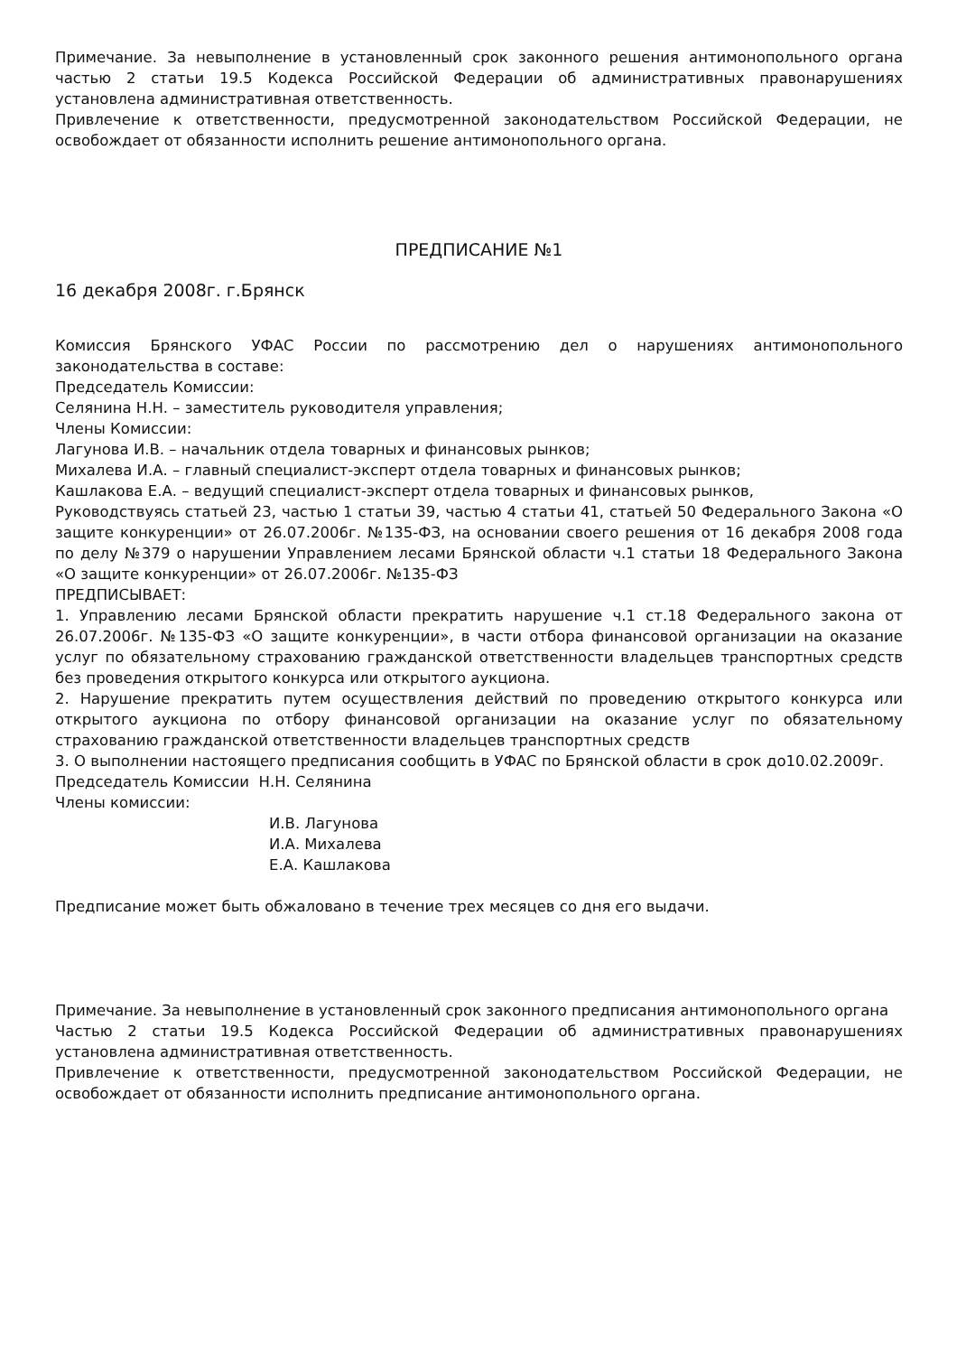Примечание. За невыполнение в установленный срок законного решения антимонопольного органа частью 2 статьи 19.5 Кодекса Российской Федерации об административных правонарушениях установлена административная ответственность.
Привлечение к ответственности, предусмотренной законодательством Российской Федерации, не освобождает от обязанности исполнить решение антимонопольного органа.
ПРЕДПИСАНИЕ №1
16 декабря 2008г. г.Брянск
Комиссия Брянского УФАС России по рассмотрению дел о нарушениях антимонопольного законодательства в составе:
Председатель Комиссии:
Селянина Н.Н. – заместитель руководителя управления;
Члены Комиссии:
Лагунова И.В. – начальник отдела товарных и финансовых рынков;
Михалева И.А. – главный специалист-эксперт отдела товарных и финансовых рынков;
Кашлакова Е.А. – ведущий специалист-эксперт отдела товарных и финансовых рынков,
Руководствуясь статьей 23, частью 1 статьи 39, частью 4 статьи 41, статьей 50 Федерального Закона «О защите конкуренции» от 26.07.2006г. №135-ФЗ, на основании своего решения от 16 декабря 2008 года по делу №379 о нарушении Управлением лесами Брянской области ч.1 статьи 18 Федерального Закона «О защите конкуренции» от 26.07.2006г. №135-ФЗ
ПРЕДПИСЫВАЕТ:
1. Управлению лесами Брянской области прекратить нарушение ч.1 ст.18 Федерального закона от 26.07.2006г. №135-ФЗ «О защите конкуренции», в части отбора финансовой организации на оказание услуг по обязательному страхованию гражданской ответственности владельцев транспортных средств без проведения открытого конкурса или открытого аукциона.
2. Нарушение прекратить путем осуществления действий по проведению открытого конкурса или открытого аукциона по отбору финансовой организации на оказание услуг по обязательному страхованию гражданской ответственности владельцев транспортных средств
3. О выполнении настоящего предписания сообщить в УФАС по Брянской области в срок до10.02.2009г.
Председатель Комиссии Н.Н. Селянина
Члены комиссии:
И.В. Лагунова
И.А. Михалева
Е.А. Кашлакова
Предписание может быть обжаловано в течение трех месяцев со дня его выдачи.
Примечание. За невыполнение в установленный срок законного предписания антимонопольного органа
Частью 2 статьи 19.5 Кодекса Российской Федерации об административных правонарушениях установлена административная ответственность.
Привлечение к ответственности, предусмотренной законодательством Российской Федерации, не освобождает от обязанности исполнить предписание антимонопольного органа.